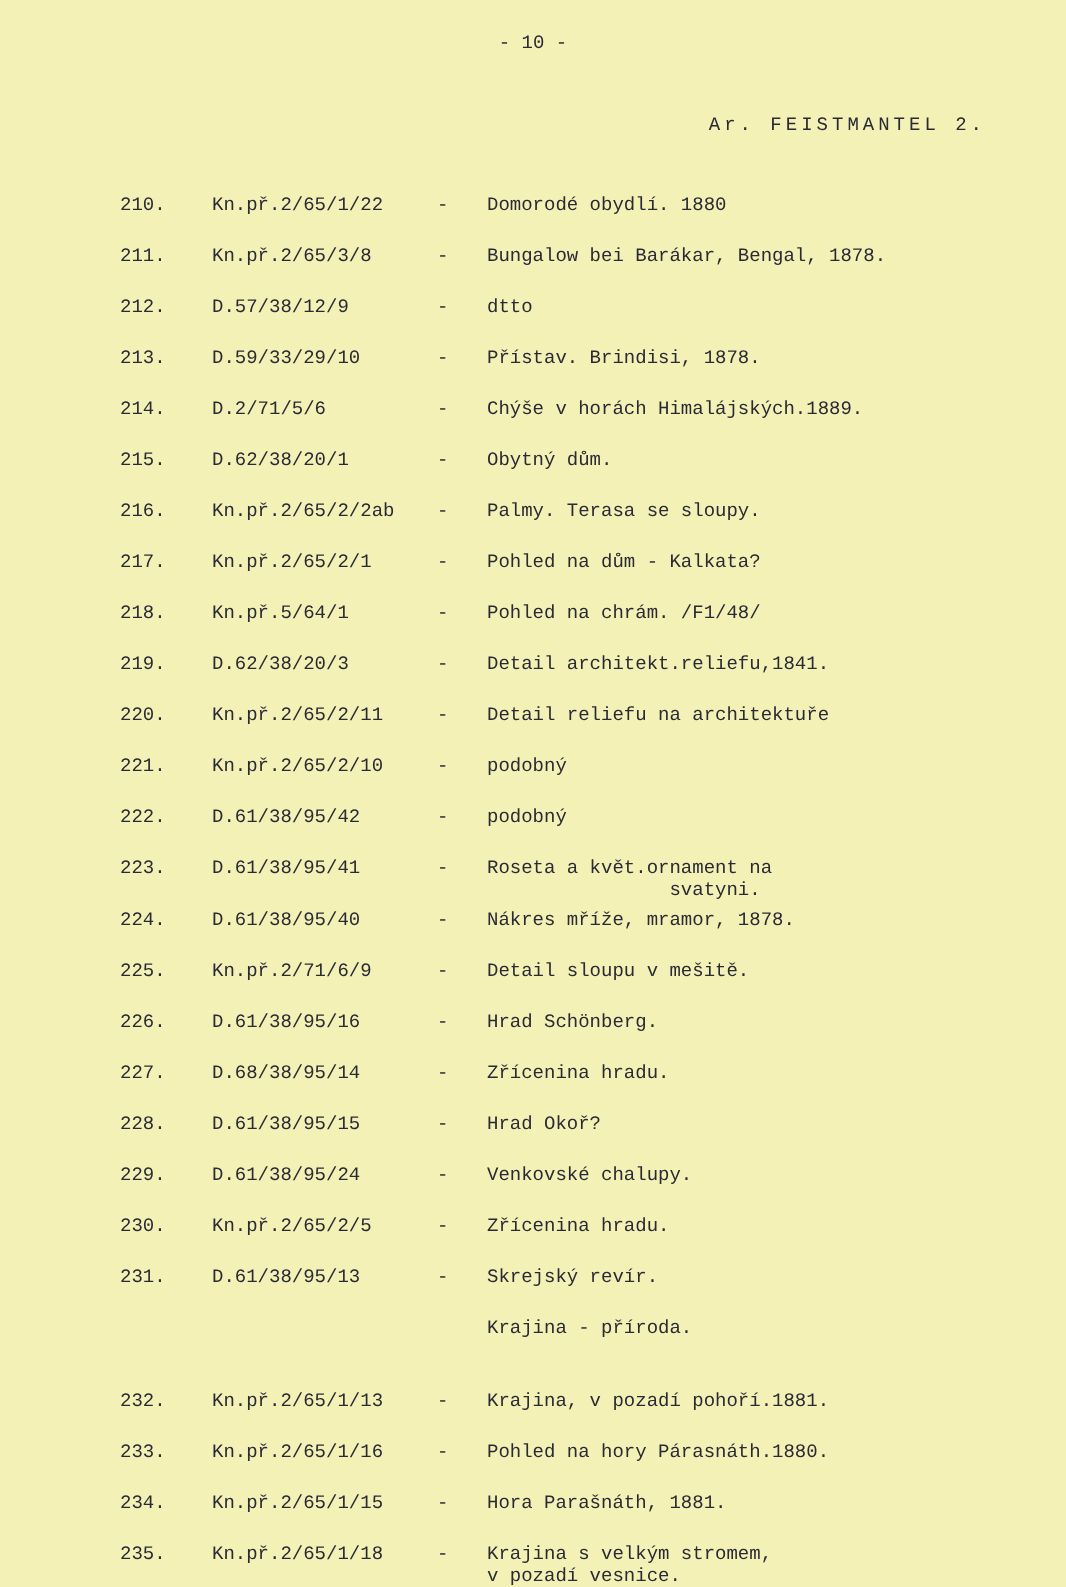- 10 -
Ar. FEISTMANTEL 2.
| 210. | Kn.př.2/65/1/22 | - | Domorodé obydlí. 1880 |
| 211. | Kn.př.2/65/3/8 | - | Bungalow bei Barákar, Bengal, 1878. |
| 212. | D.57/38/12/9 | - | dtto |
| 213. | D.59/33/29/10 | - | Přístav. Brindisi, 1878. |
| 214. | D.2/71/5/6 | - | Chýše v horách Himalájských.1889. |
| 215. | D.62/38/20/1 | - | Obytný dům. |
| 216. | Kn.př.2/65/2/2ab | - | Palmy. Terasa se sloupy. |
| 217. | Kn.př.2/65/2/1 | - | Pohled na dům - Kalkata? |
| 218. | Kn.př.5/64/1 | - | Pohled na chrám. /F1/48/ |
| 219. | D.62/38/20/3 | - | Detail architekt.reliefu,1841. |
| 220. | Kn.př.2/65/2/11 | - | Detail reliefu na architektuře |
| 221. | Kn.př.2/65/2/10 | - | podobný |
| 222. | D.61/38/95/42 | - | podobný |
| 223. | D.61/38/95/41 | - | Roseta a květ.ornament na svatyni. |
| 224. | D.61/38/95/40 | - | Nákres mříže, mramor, 1878. |
| 225. | Kn.př.2/71/6/9 | - | Detail sloupu v mešitě. |
| 226. | D.61/38/95/16 | - | Hrad Schönberg. |
| 227. | D.68/38/95/14 | - | Zřícenina hradu. |
| 228. | D.61/38/95/15 | - | Hrad Okoř? |
| 229. | D.61/38/95/24 | - | Venkovské chalupy. |
| 230. | Kn.př.2/65/2/5 | - | Zřícenina hradu. |
| 231. | D.61/38/95/13 | - | Skrejský revír. |
| | | | Krajina - příroda. |
| 232. | Kn.př.2/65/1/13 | - | Krajina, v pozadí pohoří.1881. |
| 233. | Kn.př.2/65/1/16 | - | Pohled na hory Párasnáth.1880. |
| 234. | Kn.př.2/65/1/15 | - | Hora Parašnáth, 1881. |
| 235. | Kn.př.2/65/1/18 | - | Krajina s velkým stromem, v pozadí vesnice. |